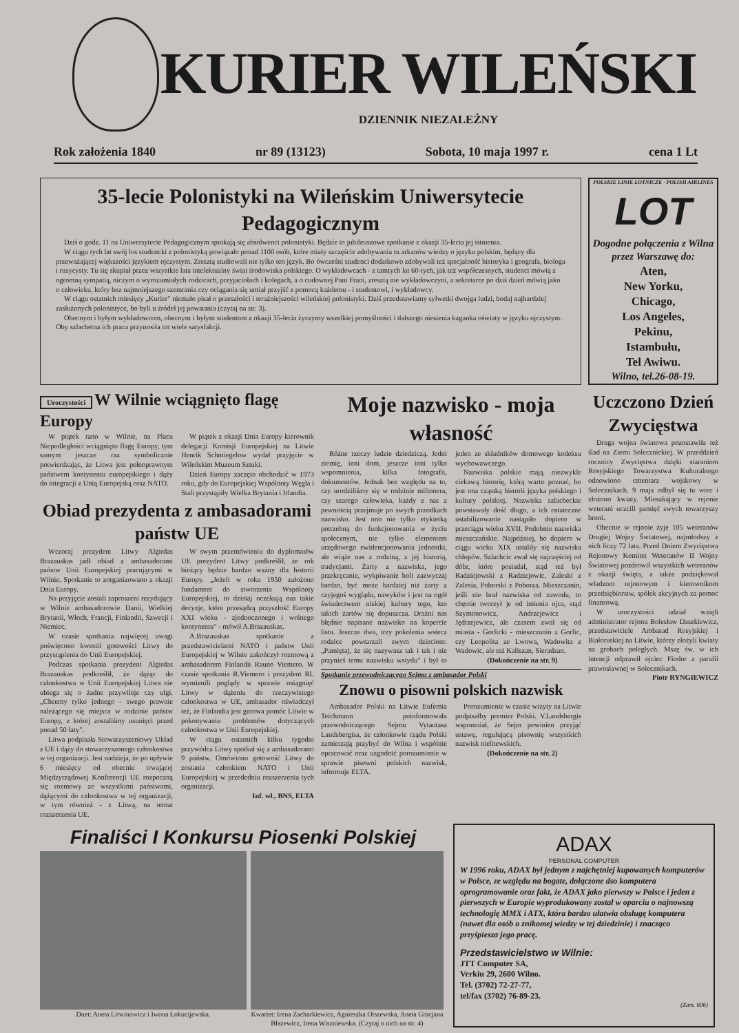KURIER WILEŃSKI
DZIENNIK NIEZALEŻNY
Rok założenia 1840 nr 89 (13123) Sobota, 10 maja 1997 r. cena 1 Lt
35-lecie Polonistyki na Wileńskim Uniwersytecie Pedagogicznym
Dziś o godz. 11 na Uniwersytecie Pedagogicznym spotkają się absolwenci polonistyki. Będzie to jubileuszowe spotkanie z okazji 35-lecia jej istnienia.
W ciągu tych lat swój los studencki z polonistyką powiązało ponad 1100 osób, które miały szczęście zdobywania tu arkanów wiedzy o języku polskim, będący dla przeważającej większości językiem ojczystym. Zresztą studiowali nie tylko ten język. Bo ówcześni studenci dodatkowo zdobywali też specjalność historyka i geografa, biologa i rusycysty. Tu się skupiał przez wszystkie lata intelektualny świat środowiska polskiego. O wykładowcach - z tamtych lat 60-tych, jak też współczesnych, studenci mówią z ogromną sympatią, niczym o wyrozumiałych rodzicach, przyjaciołach i kolegach, a o cudownej Pani Frani, zresztą nie wykładowczyni, a sekretarce po dziś dzień mówią jako o człowieku, który bez najmniejszego szemrania czy ociągania się umiał przyjść z pomocą każdemu - i studentowi, i wykładowcy.
W ciągu ostatnich miesięcy „Kurier" niemało pisał o przeszłości i teraźniejszości wileńskiej polonistyki. Dziś przedstawiamy sylwetki dwojga ludzi, bodaj najbardziej zasłużonych polonistyce, bo byli u źródeł jej powstania (czytaj na str. 3).
Obecnym i byłym wykładowcom, obecnym i byłym studentom z okazji 35-lecia życzymy wszelkiej pomyślności i dalszego niesienia kaganka oświaty w języku ojczystym. Oby szlachetna ich praca przynosiła im wiele satysfakcji.
POLSKIE LINIE LOTNICZE · POLISH AIRLINES
LOT
Dogodne połączenia z Wilna przez Warszawę do:
Aten,
New Yorku,
Chicago,
Los Angeles,
Pekinu,
Istambułu,
Tel Awiwu.
Wilno, tel.26-08-19.
Uroczystości
W Wilnie wciągnięto flagę Europy
W piątek rano w Wilnie, na Placu Niepodległości wciągnięto flagę Europy, tym samym jeszcze raz symbolicznie potwierdzając, że Litwa jest pełnoprawnym państwem kontynentu europejskiego i dąży do integracji z Unią Europejską oraz NATO.
W piątek z okazji Dnia Europy kierownik delegacji Komisji Europejskiej na Litwie Henrik Schmiegelow wydał przyjęcie w Wileńskim Muzeum Sztuki.
Dzień Europy zaczęto obchodzić w 1973 roku, gdy do Europejskiej Wspólnoty Węgla i Stali przystąpiły Wielka Brytania i Irlandia.
Obiad prezydenta z ambasadorami państw UE
Wczoraj prezydent Litwy Algirdas Brazauskas jadł obiad z ambasadorami państw Unii Europejskiej pracującymi w Wilnie. Spotkanie to zorganizowano z okazji Dnia Europy.
Na przyjęcie zostali zaproszeni rezydujący w Wilnie ambasadorowie Danii, Wielkiej Brytanii, Włoch, Francji, Finlandii, Szwecji i Niemiec.
W czasie spotkania najwięcej uwagi poświęcono kwestii gotowości Litwy do przystąpienia do Unii Europejskiej.
Podczas spotkania prezydent Algirdas Brazauskas podkreślił, że dążąc do członkostwa w Unii Europejskiej Litwa nie ubiega się o żadne przywileje czy ulgi. „Chcemy tylko jednego - swego prawnie należącego się miejsca w rodzinie państw Europy, z której zostaliśmy usunięci przed ponad 50 laty".
Litwa podpisała Stowarzyszeniowy Układ z UE i dąży do stowarzyszonego członkostwa w tej organizacji. Jest nadzieja, że po upływie 6 miesięcy od obecnie trwającej Międzyrządowej Konferencji UE rozpoczną się rozmowy ze wszystkimi państwami, dążącymi do członkostwa w tej organizacji, w tym również - z Litwą, na temat rozszerzenia UE.
W swym przemówieniu do dyplomatów UE prezydent Litwy podkreślił, że rok bieżący będzie bardzo ważny dla historii Europy. „Jeżeli w roku 1950 założono fundament do stworzenia Wspólnoty Europejskiej, to dzisiaj oczekują nas takie decyzje, które przesądzą przyszłość Europy XXI wieku - zjednoczonego i wolnego kontynentu" - mówił A.Brazauskas.
A.Brazauskas spotkanie z przedstawicielami NATO i państw Unii Europejskiej w Wilnie zakończył rozmową z ambasadorem Finlandii Rauno Viemero. W czasie spotkania R.Viemero i prezydent RL wymienili poglądy w sprawie osiągnięć Litwy w dążeniu do rzeczywistego członkostwa w UE, ambasador oświadczył też, że Finlandia jest gotowa pomóc Litwie w pokonywaniu problemów dotyczących członkostwa w Unii Europejskiej.
W ciągu ostatnich kilku tygodni przywódca Litwy spotkał się z ambasadorami 9 państw. Omówiono gotowość Litwy do zostania członkiem NATO i Unii Europejskiej w przededniu rozszerzenia tych organizacji.
Inf. wł., BNS, ELTA
Moje nazwisko - moja własność
Różne rzeczy ludzie dziedziczą. Jedni ziemię, inni dom, jeszcze inni tylko wspomnienia, kilka fotografii, dokumentów. Jednak bez względu na to, czy urodziliśmy się w rodzinie milionera, czy szarego człowieka, każdy z nas z pewnością przejmuje po swych przodkach nazwisko. Jest ono nie tylko etykietką potrzebną do funkcjonowania w życiu społecznym, nie tylko elementem urzędowego ewidencjonowania jednostki, ale wiąże nas z rodziną, z jej historią, tradycjami. Żarty z nazwiska, jego przekręcanie, wykpiwanie boli zazwyczaj bardzo, być może bardziej niż żarty z czyjegoś wyglądu, nawyków i jest na ogół świadectwem niskiej kultury tego, kto takich żartów się dopuszcza. Drażni nas błędnie napisane nazwisko na kopercie listu. Jeszcze dwa, trzy pokolenia wstecz rodzice powtarzali swym dzieciom: „Pamiętaj, że się nazywasz tak i tak i nie przynieś temu nazwisku wstydu" i był to jeden ze składników domowego kodeksu wychowawczego.
Nazwiska polskie mają niezwykle ciekawą historię, którą warto poznać, bo jest ona cząstką historii języka polskiego i kultury polskiej. Nazwiska szlacheckie powstawały dość długo, a ich ostateczne ustabilizowanie nastąpiło dopiero w przeciągu wieku XVII. Podobnie nazwiska mieszczańskie. Najpóźniej, bo dopiero w ciągu wieku XIX ustaliły się nazwiska chłopów. Szlachcic zwał się najczęściej od dóbr, które posiadał, stąd też był Radziejowski z Radziejowic, Zaleski z Zalesia, Poborski z Poborza. Mieszczanin, jeśli nie brał nazwiska od zawodu, to chętnie tworzył je od imienia ojca, stąd Szymonowicz, Andrzejewicz i Jędrzejewicz, ale czasem zwał się od miasta - Gorlicki - mieszczanin z Gorlic, czy Leopolita ze Lwowa, Wadowita z Wadowic, ale też Kaliszan, Sieradzan.
(Dokończenie na str. 9)
Spotkanie przewodniczącego Sejmu z ambasador Polski
Znowu o pisowni polskich nazwisk
Ambasador Polski na Litwie Eufemia Teichmann poinformowała przewodniczącego Sejmu Vytautasa Landsbergisa, że członkowie rządu Polski zamierzają przybyć do Wilna i wspólnie opracować oraz uzgodnić porozumienie w sprawie pisowni polskich nazwisk, informuje ELTA.
Porozumienie w czasie wizyty na Litwie podpisałby premier Polski. V.Landsbergis wspomniał, że Sejm powinien przyjąć ustawę, regulującą pisownię wszystkich nazwisk nielitewskich.
(Dokończenie na str. 2)
Uczczono Dzień Zwycięstwa
Druga wojna światowa pozostawiła też ślad na Ziemi Solecznickiej. W przeddzień rocznicy Zwycięstwa dzięki staraniom Rosyjskiego Towarzystwa Kulturalnego odnowiono cmentarz wojskowy w Solecznikach. 9 maja odbył się tu wiec i złożono kwiaty. Mieszkający w rejonie weterani uczcili pamięć swych towarzyszy broni.
Obecnie w rejonie żyje 105 weteranów Drugiej Wojny Światowej, najmłodszy z nich liczy 72 lata. Przed Dniem Zwycięstwa Rejonowy Komitet Weteranów II Wojny Światowej pozdrowił wszystkich weteranów z okazji święta, a także podziękował władzom rejonowym i kierownikom przedsiębiorstw, spółek akcyjnych za pomoc finansową.
W uroczystości udział wzięli administrator rejonu Bolesław Daszkiewicz, przedstawiciele Ambasad Rosyjskiej i Białoruskiej na Litwie, którzy złożyli kwiaty na grobach poległych. Mszę św. w ich intencji odprawił ojciec Fiodor z parafii prawosławnej w Solecznikach.
Piotr RYNGIEWICZ
Finaliści I Konkursu Piosenki Polskiej
Duet: Aneta Litwinowicz i Iwona Łokucijewska. Kwartet: Irena Zacharkiewicz, Agnieszka Olszewska, Aneta Gracjana Błażewicz, Irena Wiszniewska. (Czytaj o nich na str. 4)
ADAX
PERSONAL COMPUTER
W 1996 roku, ADAX był jednym z najchętniej kupowanych komputerów w Polsce, ze względu na bogate, dołączone dso komputera oprogramowanie oraz fakt, że ADAX jako pierwszy w Polsce i jeden z pierwszych w Europie wyprodukowany został w oparciu o najnowszą technologię MMX i ATX, która bardzo ułatwia obsługę komputera (nawet dla osób o znikomej wiedzy w tej dziedzinie) i znacząco przyśpiesza jego pracę.
Przedstawicielstwo w Wilnie:
JTT Computer SA,
Verkiu 29, 2600 Wilno.
Tel. (3702) 72-27-77,
tel/fax (3702) 76-89-23.
(Zam. 606)